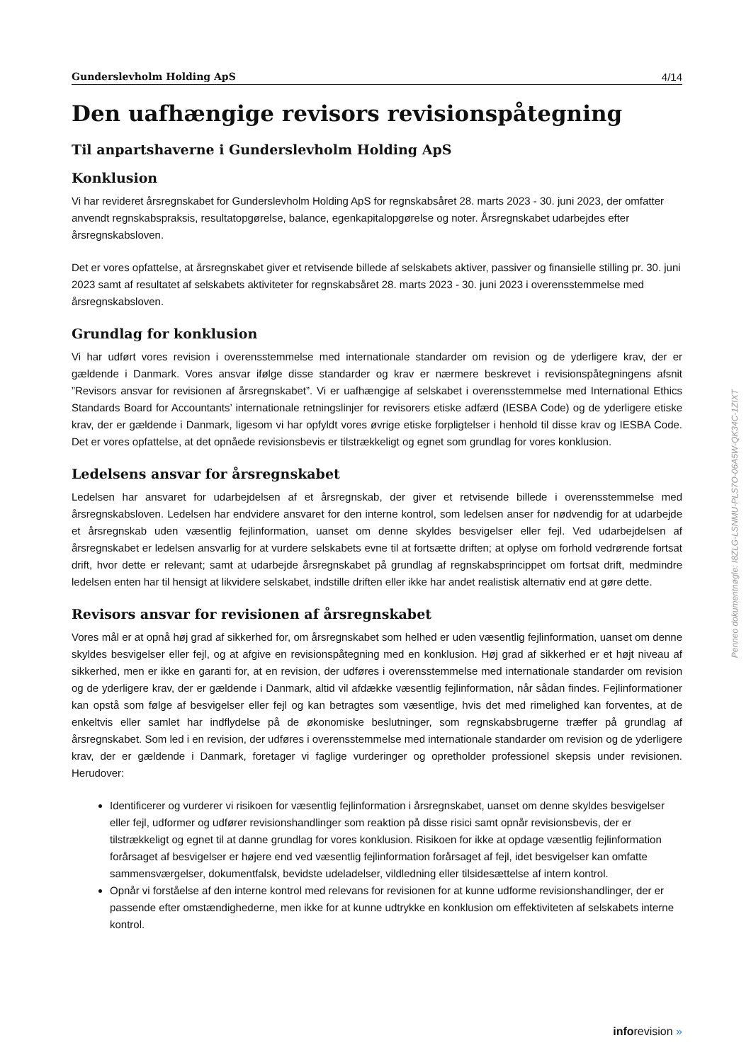Gunderslevholm Holding ApS 4/14
Den uafhængige revisors revisionspåtegning
Til anpartshaverne i Gunderslevholm Holding ApS
Konklusion
Vi har revideret årsregnskabet for Gunderslevholm Holding ApS for regnskabsåret 28. marts 2023 - 30. juni 2023, der omfatter anvendt regnskabspraksis, resultatopgørelse, balance, egenkapitalopgørelse og noter. Årsregnskabet udarbejdes efter årsregnskabsloven.
Det er vores opfattelse, at årsregnskabet giver et retvisende billede af selskabets aktiver, passiver og finansielle stilling pr. 30. juni 2023 samt af resultatet af selskabets aktiviteter for regnskabsåret 28. marts 2023 - 30. juni 2023 i overensstemmelse med årsregnskabsloven.
Grundlag for konklusion
Vi har udført vores revision i overensstemmelse med internationale standarder om revision og de yderligere krav, der er gældende i Danmark. Vores ansvar ifølge disse standarder og krav er nærmere beskrevet i revisionspåtegningens afsnit ”Revisors ansvar for revisionen af årsregnskabet”. Vi er uafhængige af selskabet i overensstemmelse med International Ethics Standards Board for Accountants’ internationale retningslinjer for revisorers etiske adfærd (IESBA Code) og de yderligere etiske krav, der er gældende i Danmark, ligesom vi har opfyldt vores øvrige etiske forpligtelser i henhold til disse krav og IESBA Code. Det er vores opfattelse, at det opnåede revisionsbevis er tilstrækkeligt og egnet som grundlag for vores konklusion.
Ledelsens ansvar for årsregnskabet
Ledelsen har ansvaret for udarbejdelsen af et årsregnskab, der giver et retvisende billede i overensstemmelse med årsregnskabsloven. Ledelsen har endvidere ansvaret for den interne kontrol, som ledelsen anser for nødvendig for at udarbejde et årsregnskab uden væsentlig fejlinformation, uanset om denne skyldes besvigelser eller fejl. Ved udarbejdelsen af årsregnskabet er ledelsen ansvarlig for at vurdere selskabets evne til at fortsætte driften; at oplyse om forhold vedrørende fortsat drift, hvor dette er relevant; samt at udarbejde årsregnskabet på grundlag af regnskabsprincippet om fortsat drift, medmindre ledelsen enten har til hensigt at likvidere selskabet, indstille driften eller ikke har andet realistisk alternativ end at gøre dette.
Revisors ansvar for revisionen af årsregnskabet
Vores mål er at opnå høj grad af sikkerhed for, om årsregnskabet som helhed er uden væsentlig fejlinformation, uanset om denne skyldes besvigelser eller fejl, og at afgive en revisionspåtegning med en konklusion. Høj grad af sikkerhed er et højt niveau af sikkerhed, men er ikke en garanti for, at en revision, der udføres i overensstemmelse med internationale standarder om revision og de yderligere krav, der er gældende i Danmark, altid vil afdække væsentlig fejlinformation, når sådan findes. Fejlinformationer kan opstå som følge af besvigelser eller fejl og kan betragtes som væsentlige, hvis det med rimelighed kan forventes, at de enkeltvis eller samlet har indflydelse på de økonomiske beslutninger, som regnskabsbrugerne træffer på grundlag af årsregnskabet. Som led i en revision, der udføres i overensstemmelse med internationale standarder om revision og de yderligere krav, der er gældende i Danmark, foretager vi faglige vurderinger og opretholder professionel skepsis under revisionen. Herudover:
Identificerer og vurderer vi risikoen for væsentlig fejlinformation i årsregnskabet, uanset om denne skyldes besvigelser eller fejl, udformer og udfører revisionshandlinger som reaktion på disse risici samt opnår revisionsbevis, der er tilstrækkeligt og egnet til at danne grundlag for vores konklusion. Risikoen for ikke at opdage væsentlig fejlinformation forårsaget af besvigelser er højere end ved væsentlig fejlinformation forårsaget af fejl, idet besvigelser kan omfatte sammensværgelser, dokumentfalsk, bevidste udeladelser, vildledning eller tilsidesættelse af intern kontrol.
Opnår vi forståelse af den interne kontrol med relevans for revisionen for at kunne udforme revisionshandlinger, der er passende efter omstændighederne, men ikke for at kunne udtrykke en konklusion om effektiviteten af selskabets interne kontrol.
Penneo dokumentnøgle: I8ZLG-LSNMU-PLS7O-06A5W-QK34C-1ZIXT
inforevision »